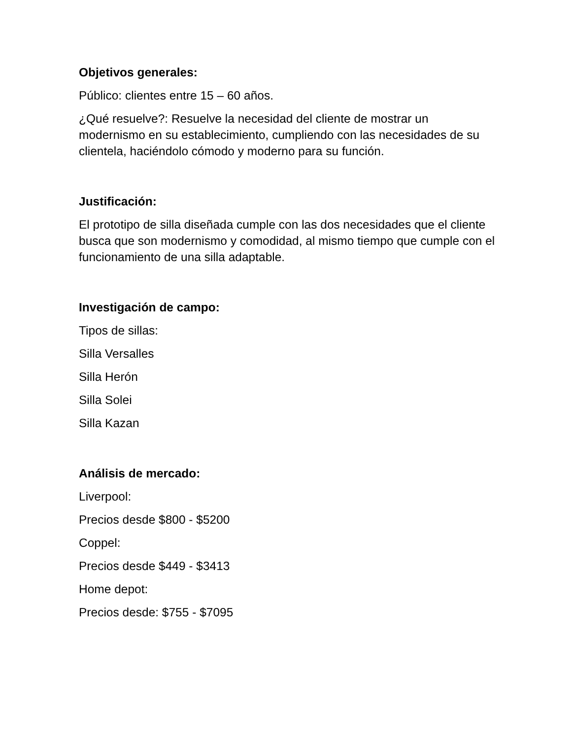Objetivos generales:
Público: clientes entre 15 – 60 años.
¿Qué resuelve?: Resuelve la necesidad del cliente de mostrar un modernismo en su establecimiento, cumpliendo con las necesidades de su clientela, haciéndolo cómodo y moderno para su función.
Justificación:
El prototipo de silla diseñada cumple con las dos necesidades que el cliente busca que son modernismo y comodidad, al mismo tiempo que cumple con el funcionamiento de una silla adaptable.
Investigación de campo:
Tipos de sillas:
Silla Versalles
Silla Herón
Silla Solei
Silla Kazan
Análisis de mercado:
Liverpool:
Precios desde $800 - $5200
Coppel:
Precios desde $449 - $3413
Home depot:
Precios desde: $755 - $7095